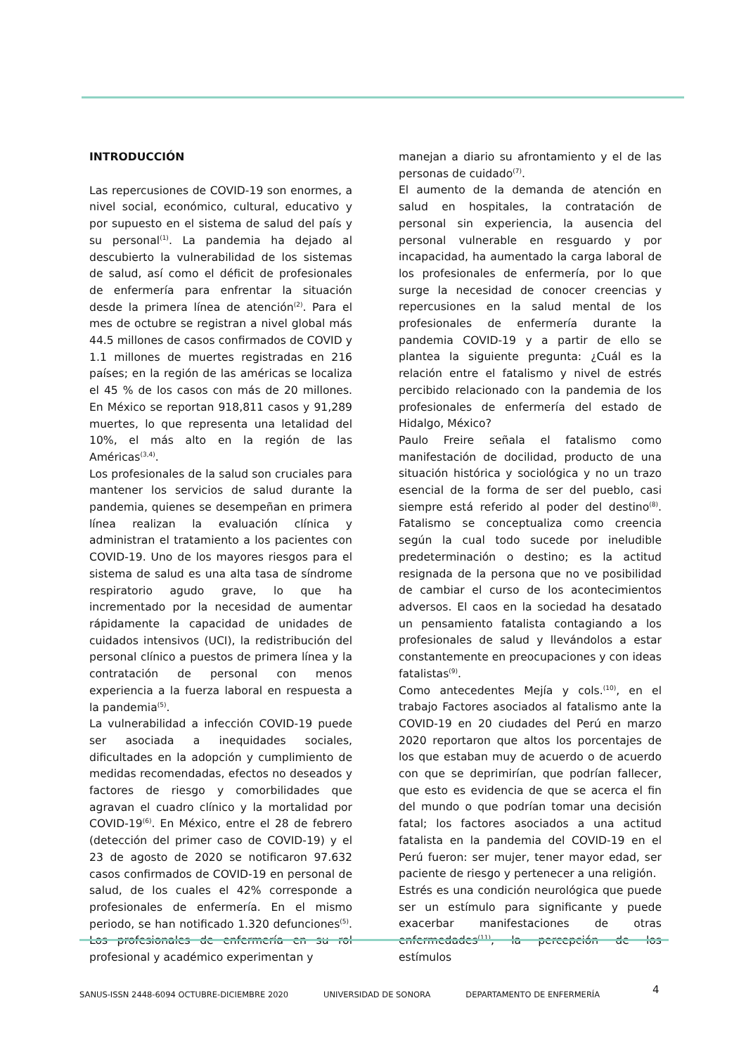INTRODUCCIÓN
Las repercusiones de COVID-19 son enormes, a nivel social, económico, cultural, educativo y por supuesto en el sistema de salud del país y su personal<sup>(1)</sup>. La pandemia ha dejado al descubierto la vulnerabilidad de los sistemas de salud, así como el déficit de profesionales de enfermería para enfrentar la situación desde la primera línea de atención<sup>(2)</sup>. Para el mes de octubre se registran a nivel global más 44.5 millones de casos confirmados de COVID y 1.1 millones de muertes registradas en 216 países; en la región de las américas se localiza el 45 % de los casos con más de 20 millones. En México se reportan 918,811 casos y 91,289 muertes, lo que representa una letalidad del 10%, el más alto en la región de las Américas<sup>(3,4)</sup>.
Los profesionales de la salud son cruciales para mantener los servicios de salud durante la pandemia, quienes se desempeñan en primera línea realizan la evaluación clínica y administran el tratamiento a los pacientes con COVID-19. Uno de los mayores riesgos para el sistema de salud es una alta tasa de síndrome respiratorio agudo grave, lo que ha incrementado por la necesidad de aumentar rápidamente la capacidad de unidades de cuidados intensivos (UCI), la redistribución del personal clínico a puestos de primera línea y la contratación de personal con menos experiencia a la fuerza laboral en respuesta a la pandemia<sup>(5)</sup>.
La vulnerabilidad a infección COVID-19 puede ser asociada a inequidades sociales, dificultades en la adopción y cumplimiento de medidas recomendadas, efectos no deseados y factores de riesgo y comorbilidades que agravan el cuadro clínico y la mortalidad por COVID-19<sup>(6)</sup>. En México, entre el 28 de febrero (detección del primer caso de COVID-19) y el 23 de agosto de 2020 se notificaron 97.632 casos confirmados de COVID-19 en personal de salud, de los cuales el 42% corresponde a profesionales de enfermería. En el mismo periodo, se han notificado 1.320 defunciones<sup>(5)</sup>. Los profesionales de enfermería en su rol profesional y académico experimentan y
manejan a diario su afrontamiento y el de las personas de cuidado<sup>(7)</sup>.
El aumento de la demanda de atención en salud en hospitales, la contratación de personal sin experiencia, la ausencia del personal vulnerable en resguardo y por incapacidad, ha aumentado la carga laboral de los profesionales de enfermería, por lo que surge la necesidad de conocer creencias y repercusiones en la salud mental de los profesionales de enfermería durante la pandemia COVID-19 y a partir de ello se plantea la siguiente pregunta: ¿Cuál es la relación entre el fatalismo y nivel de estrés percibido relacionado con la pandemia de los profesionales de enfermería del estado de Hidalgo, México?
Paulo Freire señala el fatalismo como manifestación de docilidad, producto de una situación histórica y sociológica y no un trazo esencial de la forma de ser del pueblo, casi siempre está referido al poder del destino<sup>(8)</sup>. Fatalismo se conceptualiza como creencia según la cual todo sucede por ineludible predeterminación o destino; es la actitud resignada de la persona que no ve posibilidad de cambiar el curso de los acontecimientos adversos. El caos en la sociedad ha desatado un pensamiento fatalista contagiando a los profesionales de salud y llevándolos a estar constantemente en preocupaciones y con ideas fatalistas<sup>(9)</sup>.
Como antecedentes Mejía y cols.<sup>(10)</sup>, en el trabajo Factores asociados al fatalismo ante la COVID-19 en 20 ciudades del Perú en marzo 2020 reportaron que altos los porcentajes de los que estaban muy de acuerdo o de acuerdo con que se deprimirían, que podrían fallecer, que esto es evidencia de que se acerca el fin del mundo o que podrían tomar una decisión fatal; los factores asociados a una actitud fatalista en la pandemia del COVID-19 en el Perú fueron: ser mujer, tener mayor edad, ser paciente de riesgo y pertenecer a una religión.
Estrés es una condición neurológica que puede ser un estímulo para significante y puede exacerbar manifestaciones de otras enfermedades<sup>(11)</sup>, la percepción de los estímulos
SANUS-ISSN 2448-6094 OCTUBRE-DICIEMBRE 2020 UNIVERSIDAD DE SONORA DEPARTAMENTO DE ENFERMERÍA 4